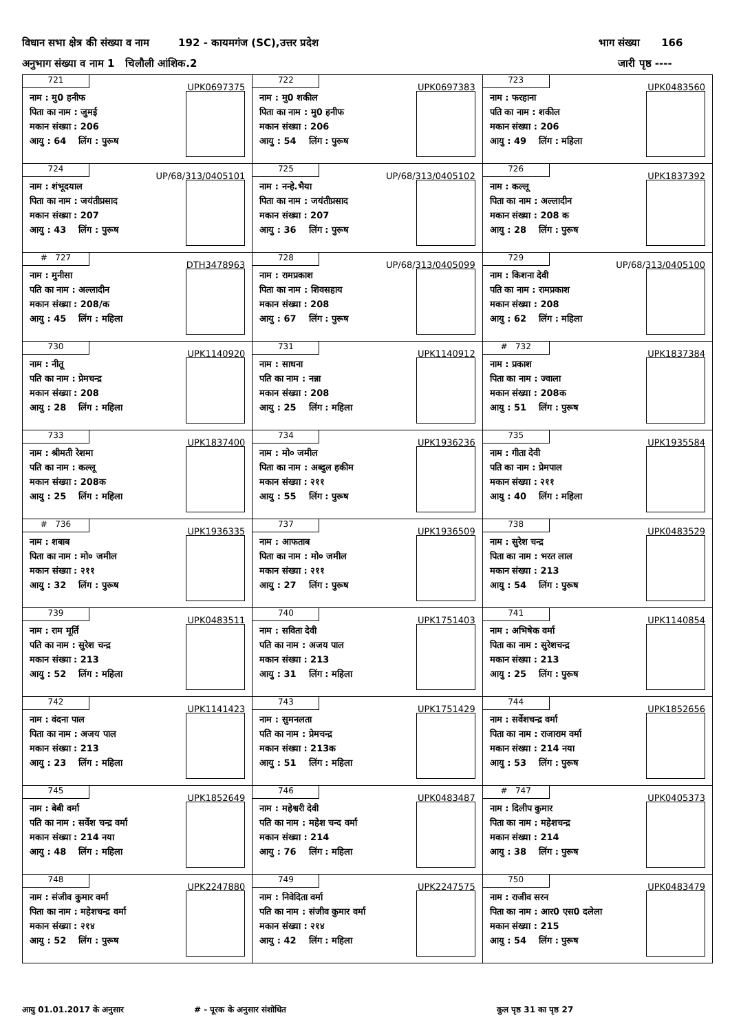विधान सभा क्षेत्र की संख्या व नाम 192 - कायमगंज (SC),उत्तर प्रदेश भाग संख्या 166
अनुभाग संख्या व नाम 1 चिलौली आंशिक.2 जारी पृष्ठ ----
| 721 UPK0697375 नाम : मु0 हनीफ पिता का नाम : जुमई मकान संख्या : 206 आयु : 64 लिंग : पुरूष | 722 UPK0697383 नाम : मु0 शकील पिता का नाम : मु0 हनीफ मकान संख्या : 206 आयु : 54 लिंग : पुरूष | 723 UPK0483560 नाम : फरहाना पति का नाम : शकील मकान संख्या : 206 आयु : 49 लिंग : महिला |
| 724 UP/68/313/0405101 नाम : शंभूदयाल पिता का नाम : जयंतीप्रसाद मकान संख्या : 207 आयु : 43 लिंग : पुरूष | 725 UP/68/313/0405102 नाम : नन्हे.भैया पिता का नाम : जयंतीप्रसाद मकान संख्या : 207 आयु : 36 लिंग : पुरूष | 726 UPK1837392 नाम : कल्लू पिता का नाम : अल्लादीन मकान संख्या : 208 क आयु : 28 लिंग : पुरूष |
| # 727 DTH3478963 नाम : मुनीसा पति का नाम : अल्लादीन मकान संख्या : 208/क आयु : 45 लिंग : महिला | 728 UP/68/313/0405099 नाम : रामप्रकाश पिता का नाम : शिवसहाय मकान संख्या : 208 आयु : 67 लिंग : पुरूष | 729 UP/68/313/0405100 नाम : किशना देवी पति का नाम : रामप्रकाश मकान संख्या : 208 आयु : 62 लिंग : महिला |
| 730 UPK1140920 नाम : नीतू पति का नाम : प्रेमचन्द्र मकान संख्या : 208 आयु : 28 लिंग : महिला | 731 UPK1140912 नाम : साधना पति का नाम : नन्ना मकान संख्या : 208 आयु : 25 लिंग : महिला | # 732 UPK1837384 नाम : प्रकाश पिता का नाम : ज्वाला मकान संख्या : 208क आयु : 51 लिंग : पुरूष |
| 733 UPK1837400 नाम : श्रीमती रेशमा पति का नाम : कल्लू मकान संख्या : 208क आयु : 25 लिंग : महिला | 734 UPK1936236 नाम : मो० जमील पिता का नाम : अब्दुल हकीम मकान संख्या : २११ आयु : 55 लिंग : पुरूष | 735 UPK1935584 नाम : गीता देवी पति का नाम : प्रेमपाल मकान संख्या : २११ आयु : 40 लिंग : महिला |
| # 736 UPK1936335 नाम : शबाब पिता का नाम : मो० जमील मकान संख्या : २११ आयु : 32 लिंग : पुरूष | 737 UPK1936509 नाम : आफताब पिता का नाम : मो० जमील मकान संख्या : २११ आयु : 27 लिंग : पुरूष | 738 UPK0483529 नाम : सुरेश चन्द्र पिता का नाम : भरत लाल मकान संख्या : 213 आयु : 54 लिंग : पुरूष |
| 739 UPK0483511 नाम : राम मूर्ति पति का नाम : सुरेश चन्द्र मकान संख्या : 213 आयु : 52 लिंग : महिला | 740 UPK1751403 नाम : सविता देवी पति का नाम : अजय पाल मकान संख्या : 213 आयु : 31 लिंग : महिला | 741 UPK1140854 नाम : अभिषेक वर्मा पिता का नाम : सुरेशचन्द्र मकान संख्या : 213 आयु : 25 लिंग : पुरूष |
| 742 UPK1141423 नाम : वंदना पाल पिता का नाम : अजय पाल मकान संख्या : 213 आयु : 23 लिंग : महिला | 743 UPK1751429 नाम : सुमनलता पति का नाम : प्रेमचन्द्र मकान संख्या : 213क आयु : 51 लिंग : महिला | 744 UPK1852656 नाम : सर्वेशचन्द्र वर्मा पिता का नाम : राजाराम वर्मा मकान संख्या : 214 नया आयु : 53 लिंग : पुरूष |
| 745 UPK1852649 नाम : बेबी वर्मा पति का नाम : सर्वेश चन्द्र वर्मा मकान संख्या : 214 नया आयु : 48 लिंग : महिला | 746 UPK0483487 नाम : महेश्वरी देवी पति का नाम : महेश चन्द वर्मा मकान संख्या : 214 आयु : 76 लिंग : महिला | # 747 UPK0405373 नाम : दिलीप कुमार पिता का नाम : महेशचन्द्र मकान संख्या : 214 आयु : 38 लिंग : पुरूष |
| 748 UPK2247880 नाम : संजीव कुमार वर्मा पिता का नाम : महेशचन्द्र वर्मा मकान संख्या : २१४ आयु : 52 लिंग : पुरूष | 749 UPK2247575 नाम : निवेदिता वर्मा पति का नाम : संजीव कुमार वर्मा मकान संख्या : २१४ आयु : 42 लिंग : महिला | 750 UPK0483479 नाम : राजीव सरन पिता का नाम : आर0 एस0 दलेला मकान संख्या : 215 आयु : 54 लिंग : पुरूष |
आयु 01.01.2017 के अनुसार # - पूरक के अनुसार संशोधित कुल पृष्ठ 31 का पृष्ठ 27